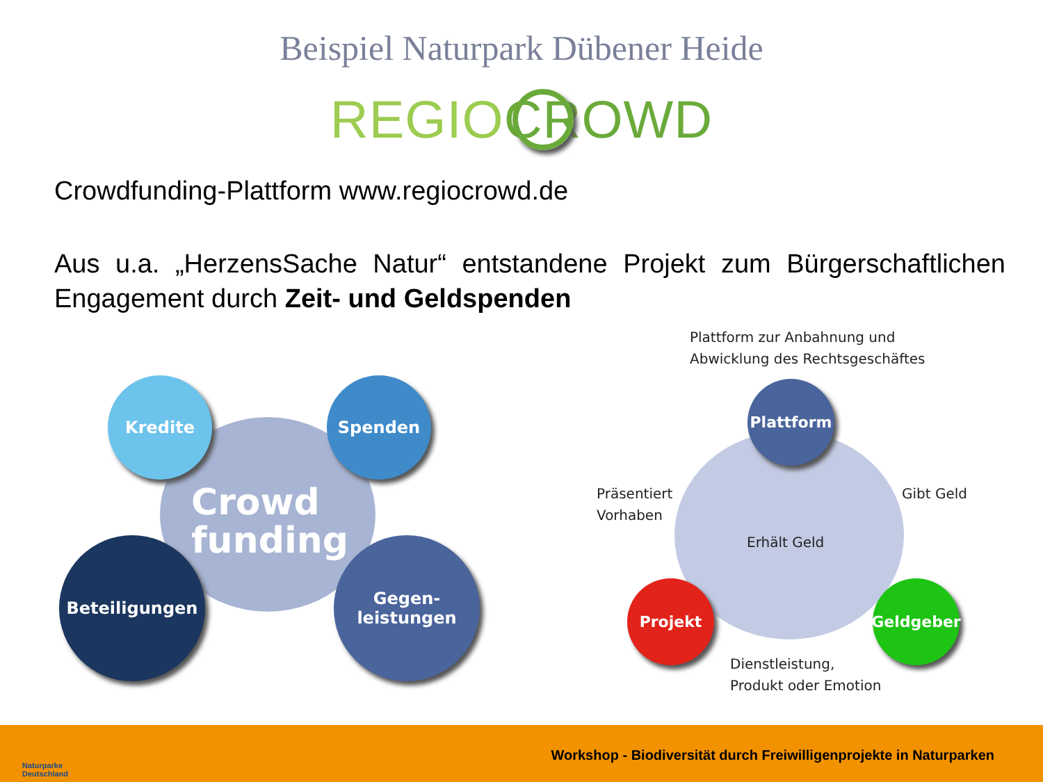Beispiel Naturpark Dübener Heide
REGIO CROWD
Crowdfunding-Plattform www.regiocrowd.de
Aus u.a. „HerzensSache Natur“ entstandene Projekt zum Bürgerschaftlichen Engagement durch Zeit- und Geldspenden
Crowd
funding
Kredite Spenden
Beteiligungen
Gegen-
leistungen
Plattform zur Anbahnung und
Abwicklung des Rechtsgeschäftes
Plattform
Präsentiert
Vorhaben
Gibt Geld
Erhält Geld
Projekt Geldgeber
Dienstleistung,
Produkt oder Emotion
Naturparke
Deutschland
Workshop - Biodiversität durch Freiwilligenprojekte in Naturparken